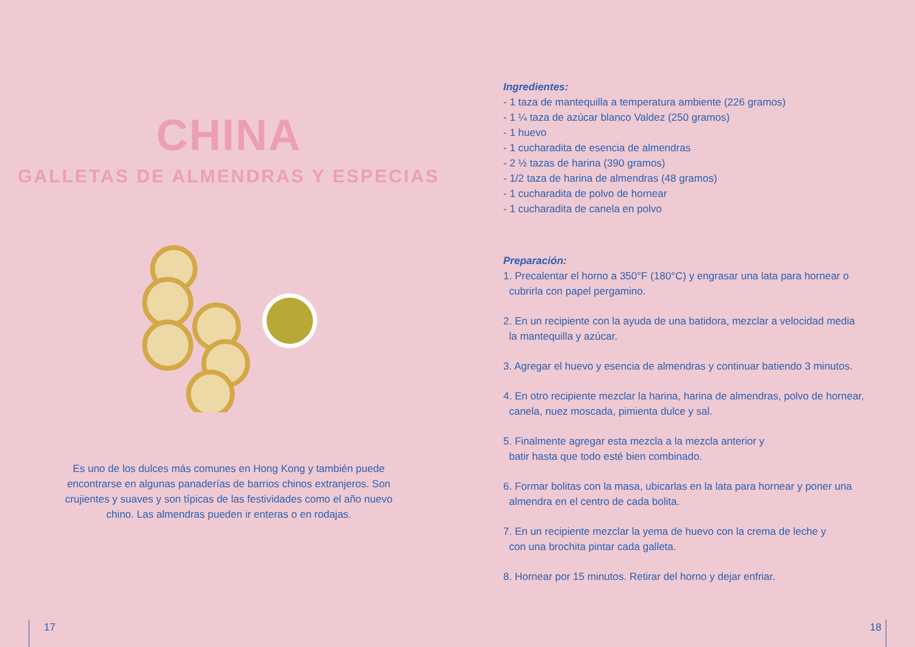CHINA
GALLETAS DE ALMENDRAS Y ESPECIAS
Es uno de los dulces más comunes en Hong Kong y también puede encontrarse en algunas panaderías de barrios chinos extranjeros. Son crujientes y suaves y son típicas de las festividades como el año nuevo chino. Las almendras pueden ir enteras o en rodajas.
17
Ingredientes:
- 1 taza de mantequilla a temperatura ambiente (226 gramos)
- 1 ¼ taza de azúcar blanco Valdez (250 gramos)
- 1 huevo
- 1 cucharadita de esencia de almendras
- 2 ½ tazas de harina (390 gramos)
- 1/2 taza de harina de almendras (48 gramos)
- 1 cucharadita de polvo de hornear
- 1 cucharadita de canela en polvo
Preparación:
1. Precalentar el horno a 350°F (180°C) y engrasar una lata para hornear o
cubrirla con papel pergamino.
2. En un recipiente con la ayuda de una batidora, mezclar a velocidad media
la mantequilla y azúcar.
3. Agregar el huevo y esencia de almendras y continuar batiendo 3 minutos.
4. En otro recipiente mezclar la harina, harina de almendras, polvo de hornear,
canela, nuez moscada, pimienta dulce y sal.
5. Finalmente agregar esta mezcla a la mezcla anterior y
batir hasta que todo esté bien combinado.
6. Formar bolitas con la masa, ubicarlas en la lata para hornear y poner una
almendra en el centro de cada bolita.
7. En un recipiente mezclar la yema de huevo con la crema de leche y
con una brochita pintar cada galleta.
8. Hornear por 15 minutos. Retirar del horno y dejar enfriar.
18